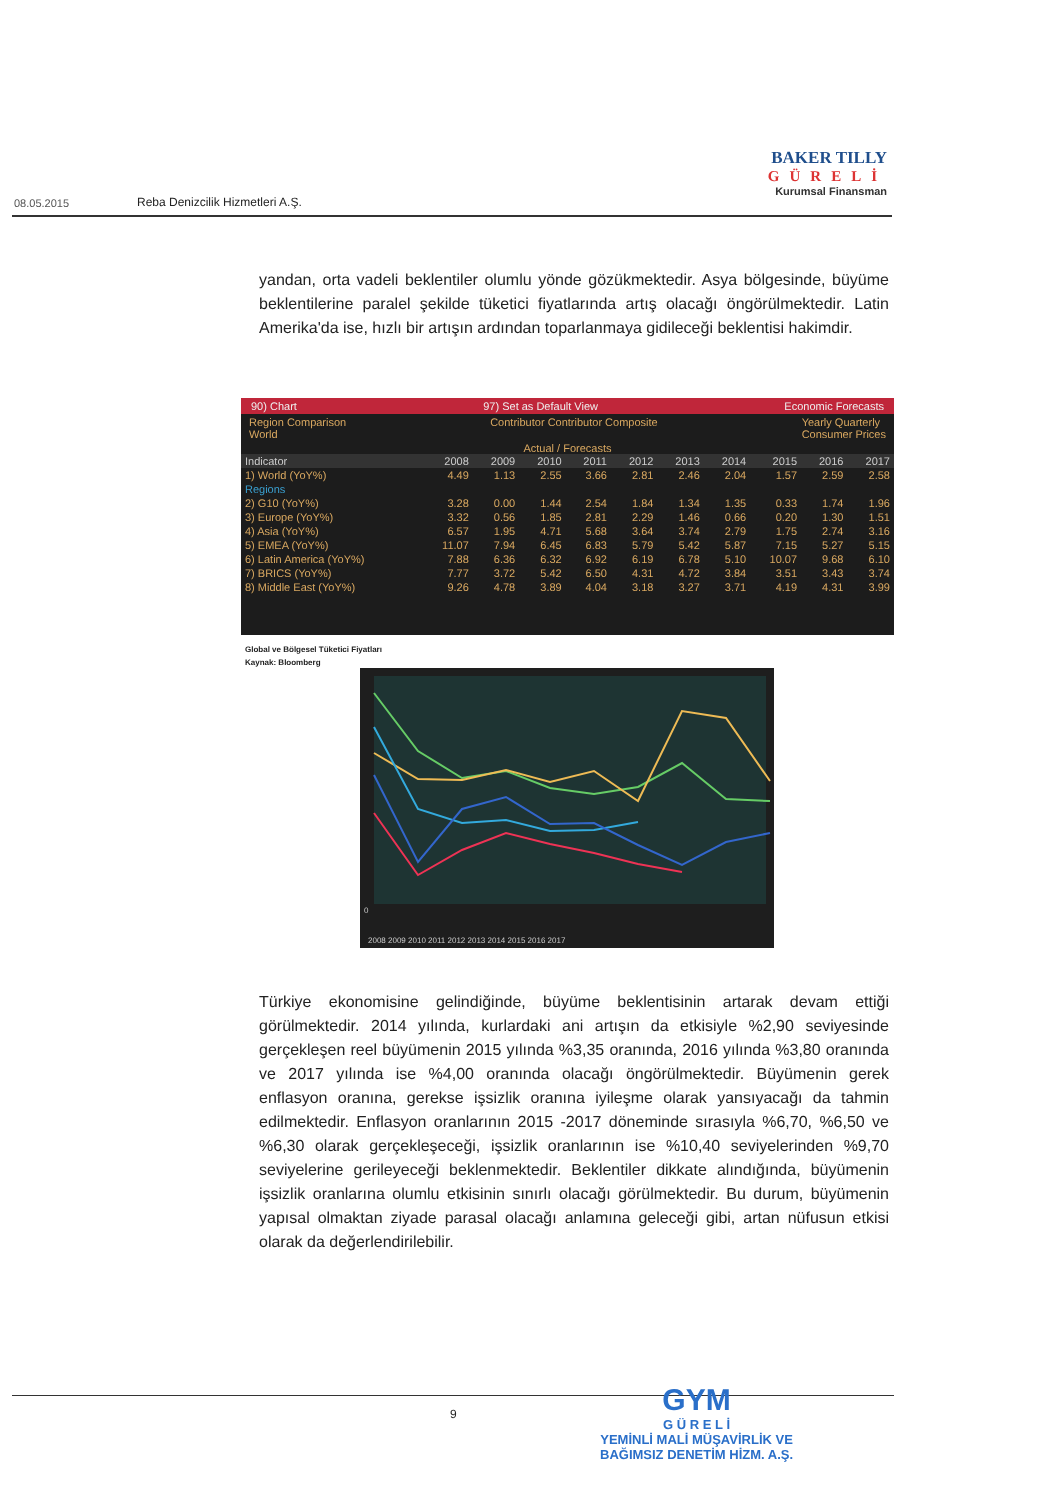08.05.2015 Reba Denizcilik Hizmetleri A.Ş.
BAKER TILLY
GÜRELİ
Kurumsal Finansman
yandan, orta vadeli beklentiler olumlu yönde gözükmektedir. Asya bölgesinde, büyüme beklentilerine paralel şekilde tüketici fiyatlarında artış olacağı öngörülmektedir. Latin Amerika'da ise, hızlı bir artışın ardından toparlanmaya gidileceği beklentisi hakimdir.
90) Chart 97) Set as Default View Economic Forecasts
Region Comparison
World Contributor Contributor Composite Yearly Quarterly
Consumer Prices
Actual / Forecasts
| Indicator | 2008 | 2009 | 2010 | 2011 | 2012 | 2013 | 2014 | 2015 | 2016 | 2017 |
| --- | --- | --- | --- | --- | --- | --- | --- | --- | --- | --- |
| 1) World (YoY%) | 4.49 | 1.13 | 2.55 | 3.66 | 2.81 | 2.46 | 2.04 | 1.57 | 2.59 | 2.58 |
| Regions | | | | | | | | | | |
| 2) G10 (YoY%) | 3.28 | 0.00 | 1.44 | 2.54 | 1.84 | 1.34 | 1.35 | 0.33 | 1.74 | 1.96 |
| 3) Europe (YoY%) | 3.32 | 0.56 | 1.85 | 2.81 | 2.29 | 1.46 | 0.66 | 0.20 | 1.30 | 1.51 |
| 4) Asia (YoY%) | 6.57 | 1.95 | 4.71 | 5.68 | 3.64 | 3.74 | 2.79 | 1.75 | 2.74 | 3.16 |
| 5) EMEA (YoY%) | 11.07 | 7.94 | 6.45 | 6.83 | 5.79 | 5.42 | 5.87 | 7.15 | 5.27 | 5.15 |
| 6) Latin America (YoY%) | 7.88 | 6.36 | 6.32 | 6.92 | 6.19 | 6.78 | 5.10 | 10.07 | 9.68 | 6.10 |
| 7) BRICS (YoY%) | 7.77 | 3.72 | 5.42 | 6.50 | 4.31 | 4.72 | 3.84 | 3.51 | 3.43 | 3.74 |
| 8) Middle East (YoY%) | 9.26 | 4.78 | 3.89 | 4.04 | 3.18 | 3.27 | 3.71 | 4.19 | 4.31 | 3.99 |
Global ve Bölgesel Tüketici Fiyatları
Kaynak: Bloomberg
0
2008 2009 2010 2011 2012 2013 2014 2015 2016 2017
Türkiye ekonomisine gelindiğinde, büyüme beklentisinin artarak devam ettiği görülmektedir. 2014 yılında, kurlardaki ani artışın da etkisiyle %2,90 seviyesinde gerçekleşen reel büyümenin 2015 yılında %3,35 oranında, 2016 yılında %3,80 oranında ve 2017 yılında ise %4,00 oranında olacağı öngörülmektedir. Büyümenin gerek enflasyon oranına, gerekse işsizlik oranına iyileşme olarak yansıyacağı da tahmin edilmektedir. Enflasyon oranlarının 2015 -2017 döneminde sırasıyla %6,70, %6,50 ve %6,30 olarak gerçekleşeceği, işsizlik oranlarının ise %10,40 seviyelerinden %9,70 seviyelerine gerileyeceği beklenmektedir. Beklentiler dikkate alındığında, büyümenin işsizlik oranlarına olumlu etkisinin sınırlı olacağı görülmektedir. Bu durum, büyümenin yapısal olmaktan ziyade parasal olacağı anlamına geleceği gibi, artan nüfusun etkisi olarak da değerlendirilebilir.
9
GYM
G Ü R E L İ
YEMİNLİ MALİ MÜŞAVİRLİK VE
BAĞIMSIZ DENETİM HİZM. A.Ş.